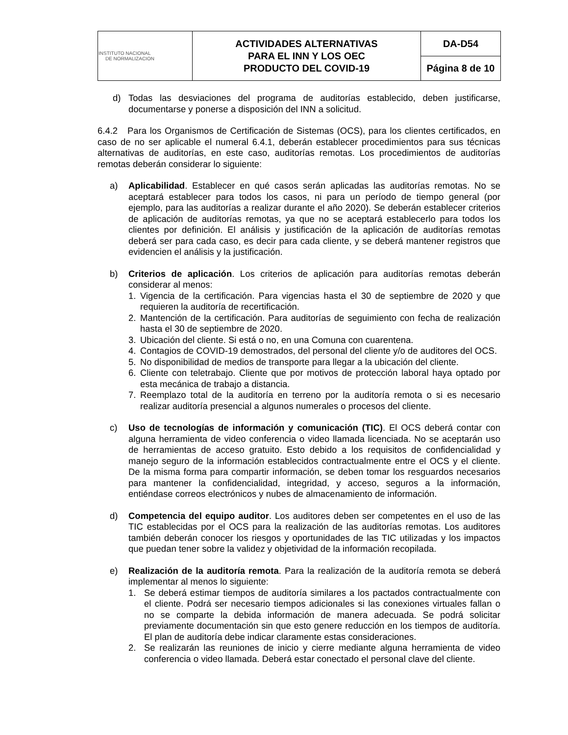| INSTITUTO NACIONAL DE NORMALIZACION | ACTIVIDADES ALTERNATIVAS PARA EL INN Y LOS OEC PRODUCTO DEL COVID-19 | DA-D54 |
| | | Página 8 de 10 |
d) Todas las desviaciones del programa de auditorías establecido, deben justificarse, documentarse y ponerse a disposición del INN a solicitud.
6.4.2 Para los Organismos de Certificación de Sistemas (OCS), para los clientes certificados, en caso de no ser aplicable el numeral 6.4.1, deberán establecer procedimientos para sus técnicas alternativas de auditorías, en este caso, auditorías remotas. Los procedimientos de auditorías remotas deberán considerar lo siguiente:
a) Aplicabilidad. Establecer en qué casos serán aplicadas las auditorías remotas. No se aceptará establecer para todos los casos, ni para un período de tiempo general (por ejemplo, para las auditorías a realizar durante el año 2020). Se deberán establecer criterios de aplicación de auditorías remotas, ya que no se aceptará establecerlo para todos los clientes por definición. El análisis y justificación de la aplicación de auditorías remotas deberá ser para cada caso, es decir para cada cliente, y se deberá mantener registros que evidencien el análisis y la justificación.
b) Criterios de aplicación. Los criterios de aplicación para auditorías remotas deberán considerar al menos:
1. Vigencia de la certificación. Para vigencias hasta el 30 de septiembre de 2020 y que requieren la auditoría de recertificación.
2. Mantención de la certificación. Para auditorías de seguimiento con fecha de realización hasta el 30 de septiembre de 2020.
3. Ubicación del cliente. Si está o no, en una Comuna con cuarentena.
4. Contagios de COVID-19 demostrados, del personal del cliente y/o de auditores del OCS.
5. No disponibilidad de medios de transporte para llegar a la ubicación del cliente.
6. Cliente con teletrabajo. Cliente que por motivos de protección laboral haya optado por esta mecánica de trabajo a distancia.
7. Reemplazo total de la auditoría en terreno por la auditoría remota o si es necesario realizar auditoría presencial a algunos numerales o procesos del cliente.
c) Uso de tecnologías de información y comunicación (TIC). El OCS deberá contar con alguna herramienta de video conferencia o video llamada licenciada. No se aceptarán uso de herramientas de acceso gratuito. Esto debido a los requisitos de confidencialidad y manejo seguro de la información establecidos contractualmente entre el OCS y el cliente. De la misma forma para compartir información, se deben tomar los resguardos necesarios para mantener la confidencialidad, integridad, y acceso, seguros a la información, entiéndase correos electrónicos y nubes de almacenamiento de información.
d) Competencia del equipo auditor. Los auditores deben ser competentes en el uso de las TIC establecidas por el OCS para la realización de las auditorías remotas. Los auditores también deberán conocer los riesgos y oportunidades de las TIC utilizadas y los impactos que puedan tener sobre la validez y objetividad de la información recopilada.
e) Realización de la auditoría remota. Para la realización de la auditoría remota se deberá implementar al menos lo siguiente:
1. Se deberá estimar tiempos de auditoría similares a los pactados contractualmente con el cliente. Podrá ser necesario tiempos adicionales si las conexiones virtuales fallan o no se comparte la debida información de manera adecuada. Se podrá solicitar previamente documentación sin que esto genere reducción en los tiempos de auditoría. El plan de auditoría debe indicar claramente estas consideraciones.
2. Se realizarán las reuniones de inicio y cierre mediante alguna herramienta de video conferencia o video llamada. Deberá estar conectado el personal clave del cliente.